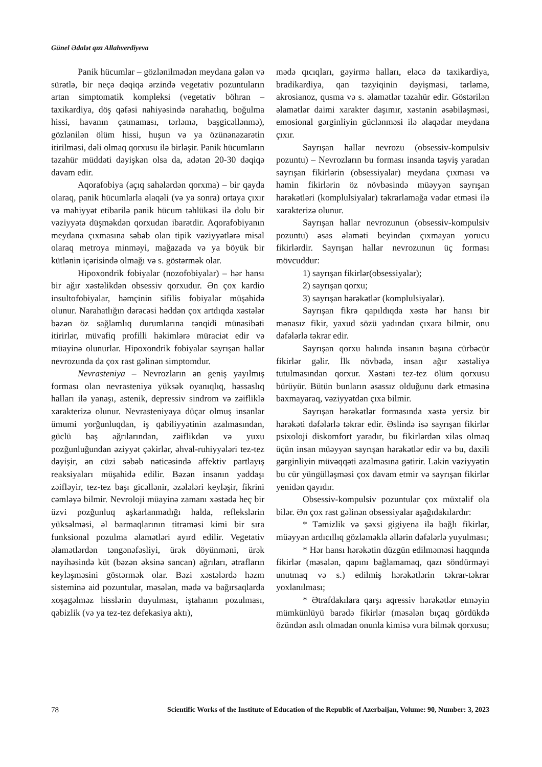Günel Ədalət qızı Allahverdiyeva
Panik hücumlar – gözlənilmədən meydana gələn və sürətlə, bir neçə dəqiqə ərzində vegetativ pozuntuların artan simptomatik kompleksi (vegetativ böhran – taxikardiya, döş qəfəsi nahiyəsində narahatlıq, boğulma hissi, havanın çatmaması, tərləmə, başgicəllənmə), gözlənilən ölüm hissi, huşun və ya özünənəzarətin itirilməsi, dəli olmaq qorxusu ilə birləşir. Panik hücumların təzahür müddəti dəyişkən olsa da, adətən 20-30 dəqiqə davam edir.
Aqorafobiya (açıq sahələrdən qorxma) – bir qayda olaraq, panik hücumlarla əlaqəli (və ya sonra) ortaya çıxır və mahiyyət etibarilə panik hücum təhlükəsi ilə dolu bir vəziyyətə düşməkdən qorxudan ibarətdir. Aqorafobiyanın meydana çıxmasına səbəb olan tipik vəziyyətlərə misal olaraq metroya minməyi, mağazada və ya böyük bir kütlənin içərisində olmağı və s. göstərmək olar.
Hipoxondrik fobiyalar (nozofobiyalar) – hər hansı bir ağır xəstəlikdən obsessiv qorxudur. Ən çox kardio insultofobiyalar, həmçinin sifilis fobiyalar müşahidə olunur. Narahatlığın dərəcəsi həddən çox artdıqda xəstələr bəzən öz sağlamlıq durumlarına tənqidi münasibəti itirirlər, müvafiq profilli həkimlərə müraciət edir və müayinə olunurlar. Hipoxondrik fobiyalar sayrışan hallar nevrozunda da çox rast gəlinən simptomdur.
Nevrasteniya – Nevrozların ən geniş yayılmış forması olan nevrasteniya yüksək oyanıqlıq, həssaslıq halları ilə yanaşı, astenik, depressiv sindrom və zəifliklə xarakterizə olunur. Nevrasteniyaya düçar olmuş insanlar ümumi yorğunluqdan, iş qabiliyyətinin azalmasından, güclü baş ağrılarından, zəiflikdən və yuxu pozğunluğundan əziyyət çəkirlər, əhval-ruhiyyələri tez-tez dəyişir, ən cüzi səbəb nəticəsində affektiv partlayış reaksiyaları müşahidə edilir. Bəzən insanın yaddaşı zəifləyir, tez-tez başı gicəllənir, əzələləri keyləşir, fikrini cəmləyə bilmir. Nevroloji müayinə zamanı xəstədə heç bir üzvi pozğunluq aşkarlanmadığı halda, reflekslərin yüksəlməsi, əl barmaqlarının titrəməsi kimi bir sıra funksional pozulma əlamətləri ayırd edilir. Vegetativ əlamətlərdən təngənəfəsliyi, ürək döyünməni, ürək nayihəsində küt (bəzən əksinə sancan) ağrıları, ətrafların keyləşməsini göstərmək olar. Bəzi xəstələrdə həzm sisteminə aid pozuntular, məsələn, mədə və bağırsaqlarda xoşagəlməz hisslərin duyulması, iştahanın pozulması, qəbizlik (və ya tez-tez defekasiya aktı),
mədə qıcıqları, gəyirmə halları, eləcə də taxikardiya, bradikardiya, qan təzyiqinin dəyişməsi, tərləmə, akrosianoz, qusma və s. əlamətlər təzahür edir. Göstərilən əlamətlər daimi xarakter daşımır, xəstənin əsəbiləşməsi, emosional gərginliyin güclənməsi ilə əlaqədar meydana çıxır.
Sayrışan hallar nevrozu (obsessiv-kompulsiv pozuntu) – Nevrozların bu forması insanda təşviş yaradan sayrışan fikirlərin (obsessiyalar) meydana çıxması və həmin fikirlərin öz növbəsində müəyyən sayrışan hərəkətləri (komplulsiyalar) təkrarlamağa vadar etməsi ilə xarakterizə olunur.
Sayrışan hallar nevrozunun (obsessiv-kompulsiv pozuntu) əsas əlaməti beyindən çıxmayan yorucu fikirlərdir. Sayrışan hallar nevrozunun üç forması mövcuddur:
1) sayrışan fikirlər(obsessiyalar);
2) sayrışan qorxu;
3) sayrışan hərəkətlər (komplulsiyalar).
Sayrışan fikrə qapıldıqda xəstə hər hansı bir mənasız fikir, yaxud sözü yadından çıxara bilmir, onu dəfələrlə təkrar edir.
Sayrışan qorxu halında insanın başına cürbəcür fikirlər gəlir. İlk növbədə, insan ağır xəstəliyə tutulmasından qorxur. Xəstəni tez-tez ölüm qorxusu bürüyür. Bütün bunların əsassız olduğunu dərk etməsinə baxmayaraq, vəziyyətdən çıxa bilmir.
Sayrışan hərəkətlər formasında xəstə yersiz bir hərəkəti dəfələrlə təkrar edir. Əslində isə sayrışan fikirlər psixoloji diskomfort yaradır, bu fikirlərdən xilas olmaq üçün insan müəyyən sayrışan hərəkətlər edir və bu, daxili gərginliyin müvəqqəti azalmasına gətirir. Lakin vəziyyətin bu cür yüngülləşməsi çox davam etmir və sayrışan fikirlər yenidən qayıdır.
Obsessiv-kompulsiv pozuntular çox müxtəlif ola bilər. Ən çox rast gəlinən obsessiyalar aşağıdakılardır:
* Təmizlik və şəxsi gigiyena ilə bağlı fikirlər, müəyyən ardıcıllıq gözləməklə əllərin dəfələrlə yuyulması;
* Hər hansı hərəkətin düzgün edilməməsi haqqında fikirlər (məsələn, qapını bağlamamaq, qazı söndürməyi unutmaq və s.) edilmiş hərəkətlərin təkrar-təkrar yoxlanılması;
* Ətrafdakılara qarşı aqressiv hərəkətlər etməyin mümkünlüyü barədə fikirlər (məsələn bıçaq gördükdə özündən asılı olmadan onunla kimisə vura bilmək qorxusu;
78 Scientific Works of the Institute of Education of the Republic of Azerbaijan, Volume: 90, Number: 3, 2023